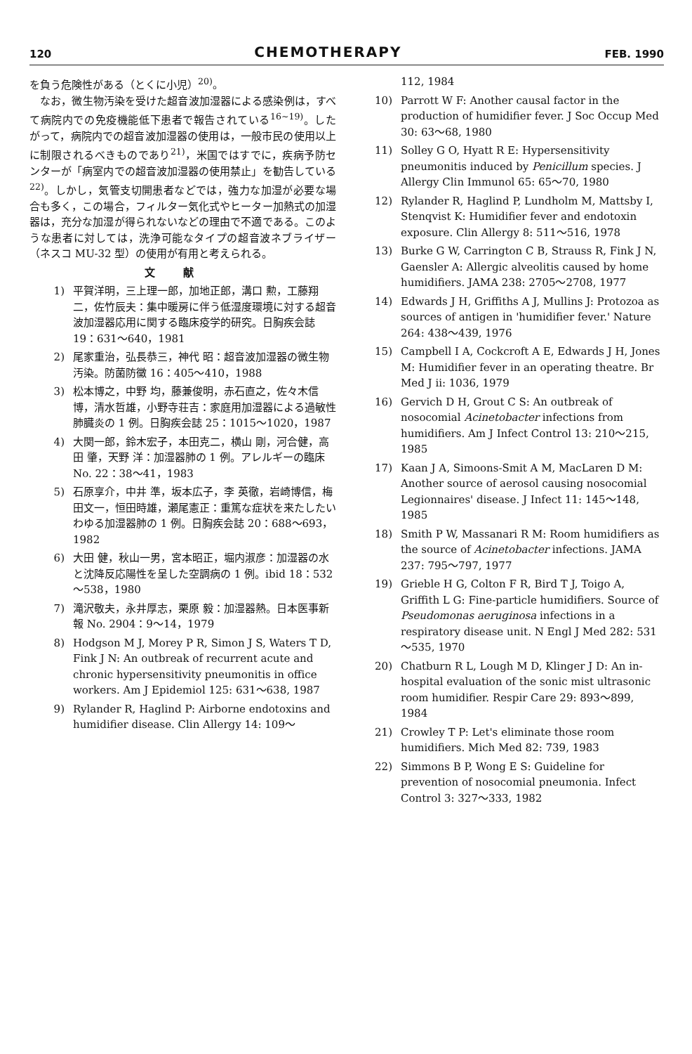120 CHEMOTHERAPY FEB. 1990
を負う危険性がある（とくに小児）<sup>20)</sup>。
　なお，微生物汚染を受けた超音波加湿器による感染例は，すべて病院内での免疫機能低下患者で報告されている<sup>16~19)</sup>。したがって，病院内での超音波加湿器の使用は，一般市民の使用以上に制限されるべきものであり<sup>21)</sup>，米国ではすでに，疾病予防センターが「病室内での超音波加湿器の使用禁止」を勧告している<sup>22)</sup>。しかし，気管支切開患者などでは，強力な加湿が必要な場合も多く，この場合，フィルター気化式やヒーター加熱式の加湿器は，充分な加湿が得られないなどの理由で不適である。このような患者に対しては，洗浄可能なタイプの超音波ネブライザー（ネスコ MU-32 型）の使用が有用と考えられる。
文献
1) 平賀洋明，三上理一郎，加地正郎，溝口 勲，工藤翔二，佐竹辰夫：集中暖房に伴う低湿度環境に対する超音波加湿器応用に関する臨床疫学的研究。日胸疾会誌 19：631～640，1981
2) 尾家重治，弘長恭三，神代 昭：超音波加湿器の微生物汚染。防菌防黴 16：405～410，1988
3) 松本博之，中野 均，藤兼俊明，赤石直之，佐々木信博，清水哲雄，小野寺荘吉：家庭用加湿器による過敏性肺臓炎の 1 例。日胸疾会誌 25：1015～1020，1987
4) 大関一郎，鈴木宏子，本田克二，横山 剛，河合健，高田 肇，天野 洋：加湿器肺の 1 例。アレルギーの臨床 No. 22：38～41，1983
5) 石原享介，中井 準，坂本広子，李 英徹，岩崎博信，梅田文一，恒田時雄，瀬尾憲正：重篤な症状を来たしたいわゆる加湿器肺の 1 例。日胸疾会誌 20：688～693，1982
6) 大田 健，秋山一男，宮本昭正，堀内淑彦：加湿器の水と沈降反応陽性を呈した空調病の 1 例。ibid 18：532～538，1980
7) 滝沢敬夫，永井厚志，栗原 毅：加湿器熱。日本医事新報 No. 2904：9～14，1979
8) Hodgson M J, Morey P R, Simon J S, Waters T D, Fink J N: An outbreak of recurrent acute and chronic hypersensitivity pneumonitis in office workers. Am J Epidemiol 125: 631～638, 1987
9) Rylander R, Haglind P: Airborne endotoxins and humidifier disease. Clin Allergy 14: 109～
112, 1984
10) Parrott W F: Another causal factor in the production of humidifier fever. J Soc Occup Med 30: 63～68, 1980
11) Solley G O, Hyatt R E: Hypersensitivity pneumonitis induced by Penicillum species. J Allergy Clin Immunol 65: 65～70, 1980
12) Rylander R, Haglind P, Lundholm M, Mattsby I, Stenqvist K: Humidifier fever and endotoxin exposure. Clin Allergy 8: 511～516, 1978
13) Burke G W, Carrington C B, Strauss R, Fink J N, Gaensler A: Allergic alveolitis caused by home humidifiers. JAMA 238: 2705～2708, 1977
14) Edwards J H, Griffiths A J, Mullins J: Protozoa as sources of antigen in 'humidifier fever.' Nature 264: 438～439, 1976
15) Campbell I A, Cockcroft A E, Edwards J H, Jones M: Humidifier fever in an operating theatre. Br Med J ii: 1036, 1979
16) Gervich D H, Grout C S: An outbreak of nosocomial Acinetobacter infections from humidifiers. Am J Infect Control 13: 210～215, 1985
17) Kaan J A, Simoons-Smit A M, MacLaren D M: Another source of aerosol causing nosocomial Legionnaires' disease. J Infect 11: 145～148, 1985
18) Smith P W, Massanari R M: Room humidifiers as the source of Acinetobacter infections. JAMA 237: 795～797, 1977
19) Grieble H G, Colton F R, Bird T J, Toigo A, Griffith L G: Fine-particle humidifiers. Source of Pseudomonas aeruginosa infections in a respiratory disease unit. N Engl J Med 282: 531～535, 1970
20) Chatburn R L, Lough M D, Klinger J D: An in-hospital evaluation of the sonic mist ultrasonic room humidifier. Respir Care 29: 893～899, 1984
21) Crowley T P: Let's eliminate those room humidifiers. Mich Med 82: 739, 1983
22) Simmons B P, Wong E S: Guideline for prevention of nosocomial pneumonia. Infect Control 3: 327～333, 1982